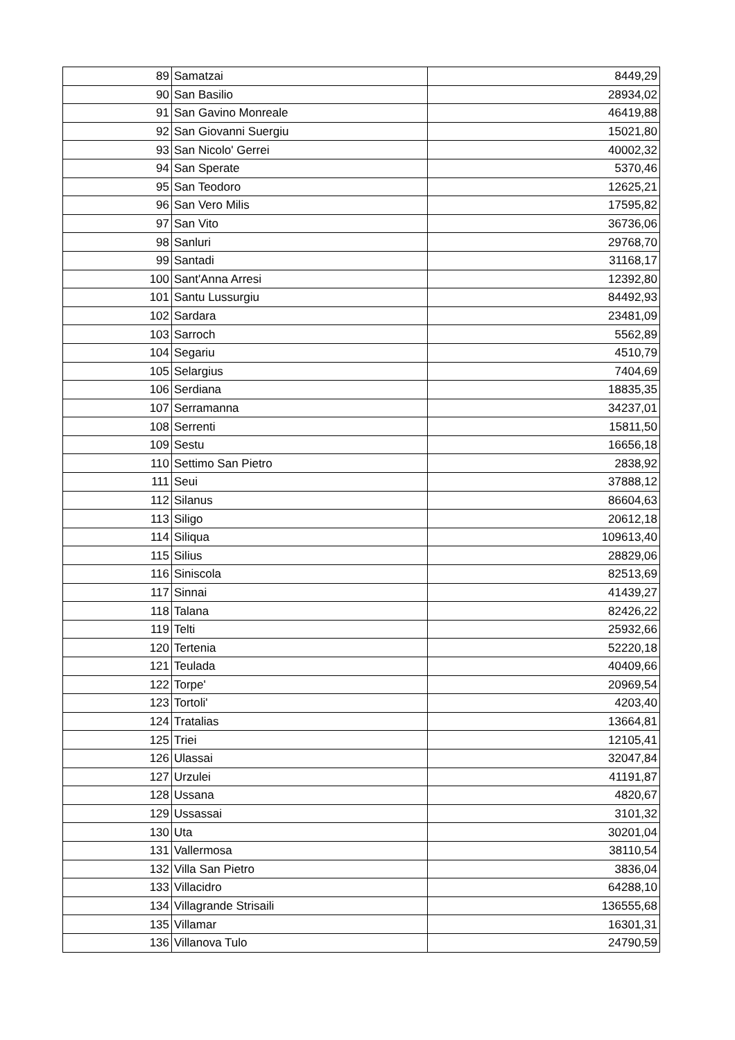| 89 | Samatzai | 8449,29 |
| 90 | San Basilio | 28934,02 |
| 91 | San Gavino Monreale | 46419,88 |
| 92 | San Giovanni Suergiu | 15021,80 |
| 93 | San Nicolo' Gerrei | 40002,32 |
| 94 | San Sperate | 5370,46 |
| 95 | San Teodoro | 12625,21 |
| 96 | San Vero Milis | 17595,82 |
| 97 | San Vito | 36736,06 |
| 98 | Sanluri | 29768,70 |
| 99 | Santadi | 31168,17 |
| 100 | Sant'Anna Arresi | 12392,80 |
| 101 | Santu Lussurgiu | 84492,93 |
| 102 | Sardara | 23481,09 |
| 103 | Sarroch | 5562,89 |
| 104 | Segariu | 4510,79 |
| 105 | Selargius | 7404,69 |
| 106 | Serdiana | 18835,35 |
| 107 | Serramanna | 34237,01 |
| 108 | Serrenti | 15811,50 |
| 109 | Sestu | 16656,18 |
| 110 | Settimo San Pietro | 2838,92 |
| 111 | Seui | 37888,12 |
| 112 | Silanus | 86604,63 |
| 113 | Siligo | 20612,18 |
| 114 | Siliqua | 109613,40 |
| 115 | Silius | 28829,06 |
| 116 | Siniscola | 82513,69 |
| 117 | Sinnai | 41439,27 |
| 118 | Talana | 82426,22 |
| 119 | Telti | 25932,66 |
| 120 | Tertenia | 52220,18 |
| 121 | Teulada | 40409,66 |
| 122 | Torpe' | 20969,54 |
| 123 | Tortoli' | 4203,40 |
| 124 | Tratalias | 13664,81 |
| 125 | Triei | 12105,41 |
| 126 | Ulassai | 32047,84 |
| 127 | Urzulei | 41191,87 |
| 128 | Ussana | 4820,67 |
| 129 | Ussassai | 3101,32 |
| 130 | Uta | 30201,04 |
| 131 | Vallermosa | 38110,54 |
| 132 | Villa San Pietro | 3836,04 |
| 133 | Villacidro | 64288,10 |
| 134 | Villagrande Strisaili | 136555,68 |
| 135 | Villamar | 16301,31 |
| 136 | Villanova Tulo | 24790,59 |